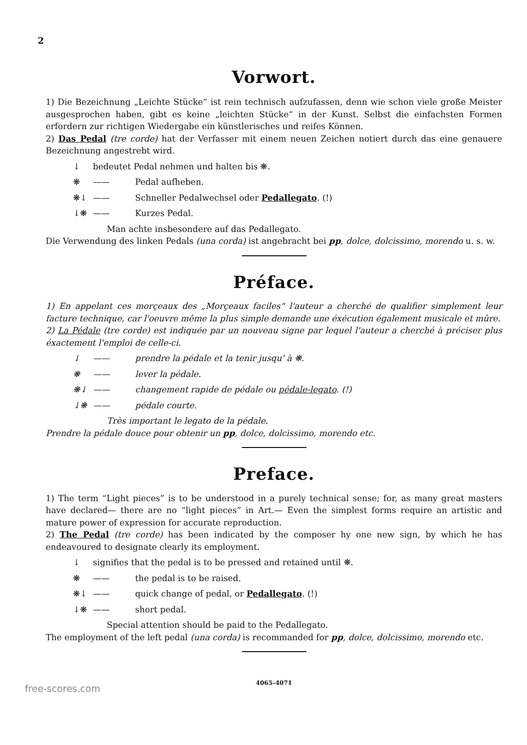2
Vorwort.
1) Die Bezeichnung „Leichte Stücke“ ist rein technisch aufzufassen, denn wie schon viele große Meister ausgesprochen haben, gibt es keine „leichten Stücke“ in der Kunst. Selbst die einfachsten Formen erfordern zur richtigen Wiedergabe ein künstlerisches und reifes Können.
2) Das Pedal (tre corde) hat der Verfasser mit einem neuen Zeichen notiert durch das eine genauere Bezeichnung angestrebt wird.
↓ bedeutet Pedal nehmen und halten bis ❋.
❋ —— Pedal aufheben.
❋↓ —— Schneller Pedalwechsel oder Pedallegato. (!)
↓❋ —— Kurzes Pedal.
Man achte insbesondere auf das Pedallegato.
Die Verwendung des linken Pedals (una corda) ist angebracht bei pp, dolce, dolcissimo, morendo u. s. w.
Préface.
1) En appelant ces morçeaux des „Morçeaux faciles“ l'auteur a cherché de qualifier simplement leur facture technique, car l'oeuvre même la plus simple demande une éxécution également musicale et mûre.
2) La Pédale (tre corde) est indiquée par un nouveau signe par lequel l'auteur a cherché à préciser plus éxactement l'emploi de celle-ci.
↓ —— prendre la pédale et la tenir jusqu' à ❋.
❋ —— lever la pédale.
❋↓ —— changement rapide de pédale ou pédale-legato. (!)
↓❋ —— pédale courte.
Très important le legato de la pédale.
Prendre la pédale douce pour obtenir un pp, dolce, dolcissimo, morendo etc.
Preface.
1) The term “Light pieces” is to be understood in a purely technical sense; for, as many great masters have declared— there are no “light pieces” in Art.— Even the simplest forms require an artistic and mature power of expression for accurate reproduction.
2) The Pedal (tre corde) has been indicated by the composer hy one new sign, by which he has endeavoured to designate clearly its employment.
↓ signifies that the pedal is to be pressed and retained until ❋.
❋ —— the pedal is to be raised.
❋↓ —— quick change of pedal, or Pedallegato. (!)
↓❋ —— short pedal.
Special attention should be paid to the Pedallegato.
The employment of the left pedal (una corda) is recommanded for pp, dolce, dolcissimo, morendo etc.
4065–4071
free-scores.com